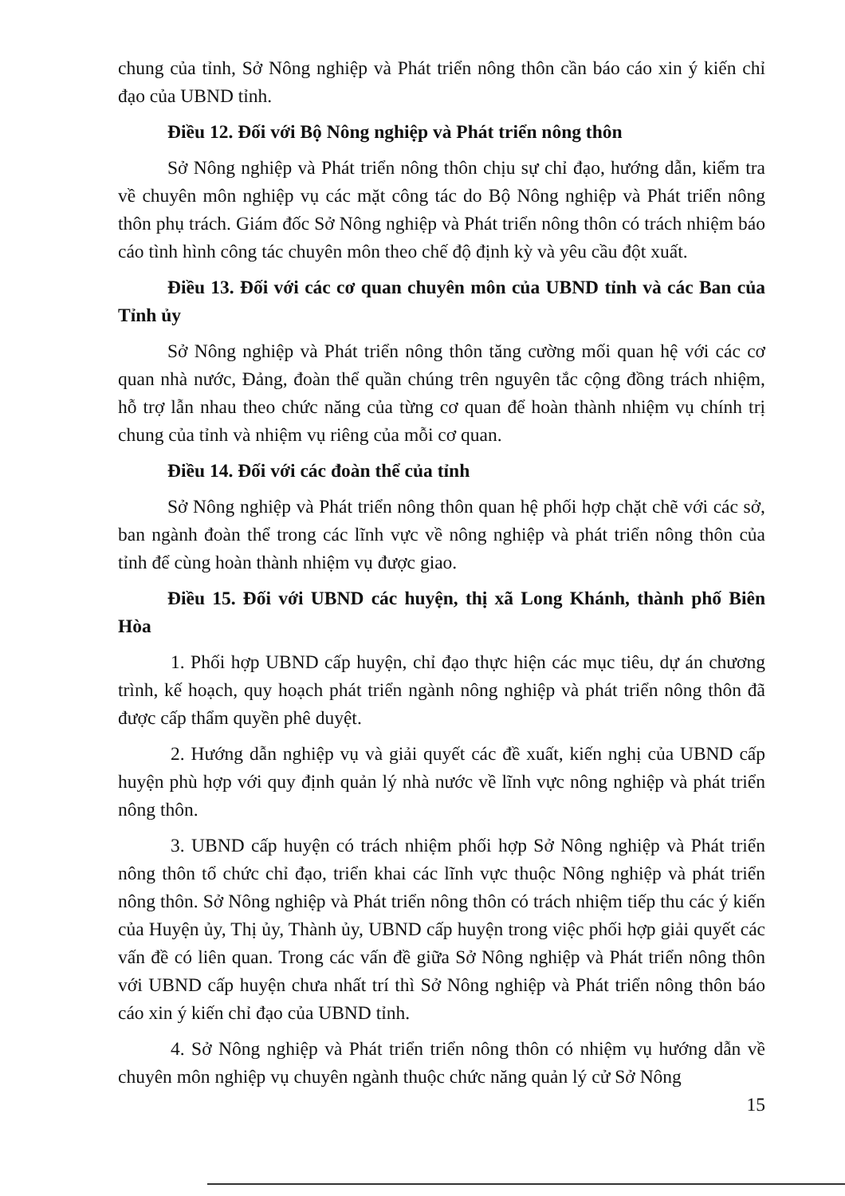chung của tỉnh, Sở Nông nghiệp và Phát triển nông thôn cần báo cáo xin ý kiến chỉ đạo của UBND tỉnh.
Điều 12. Đối với Bộ Nông nghiệp và Phát triển nông thôn
Sở Nông nghiệp và Phát triển nông thôn chịu sự chỉ đạo, hướng dẫn, kiểm tra về chuyên môn nghiệp vụ các mặt công tác do Bộ Nông nghiệp và Phát triển nông thôn phụ trách. Giám đốc Sở Nông nghiệp và Phát triển nông thôn có trách nhiệm báo cáo tình hình công tác chuyên môn theo chế độ định kỳ và yêu cầu đột xuất.
Điều 13. Đối với các cơ quan chuyên môn của UBND tỉnh và các Ban của Tỉnh ủy
Sở Nông nghiệp và Phát triển nông thôn tăng cường mối quan hệ với các cơ quan nhà nước, Đảng, đoàn thể quần chúng trên nguyên tắc cộng đồng trách nhiệm, hỗ trợ lẫn nhau theo chức năng của từng cơ quan để hoàn thành nhiệm vụ chính trị chung của tỉnh và nhiệm vụ riêng của mỗi cơ quan.
Điều 14. Đối với các đoàn thể của tỉnh
Sở Nông nghiệp và Phát triển nông thôn quan hệ phối hợp chặt chẽ với các sở, ban ngành đoàn thể trong các lĩnh vực về nông nghiệp và phát triển nông thôn của tỉnh để cùng hoàn thành nhiệm vụ được giao.
Điều 15. Đối với UBND các huyện, thị xã Long Khánh, thành phố Biên Hòa
1. Phối hợp UBND cấp huyện, chỉ đạo thực hiện các mục tiêu, dự án chương trình, kế hoạch, quy hoạch phát triển ngành nông nghiệp và phát triển nông thôn đã được cấp thẩm quyền phê duyệt.
2. Hướng dẫn nghiệp vụ và giải quyết các đề xuất, kiến nghị của UBND cấp huyện phù hợp với quy định quản lý nhà nước về lĩnh vực nông nghiệp và phát triển nông thôn.
3. UBND cấp huyện có trách nhiệm phối hợp Sở Nông nghiệp và Phát triển nông thôn tổ chức chỉ đạo, triển khai các lĩnh vực thuộc Nông nghiệp và phát triển nông thôn. Sở Nông nghiệp và Phát triển nông thôn có trách nhiệm tiếp thu các ý kiến của Huyện ủy, Thị ủy, Thành ủy, UBND cấp huyện trong việc phối hợp giải quyết các vấn đề có liên quan. Trong các vấn đề giữa Sở Nông nghiệp và Phát triển nông thôn với UBND cấp huyện chưa nhất trí thì Sở Nông nghiệp và Phát triển nông thôn báo cáo xin ý kiến chỉ đạo của UBND tỉnh.
4. Sở Nông nghiệp và Phát triển triển nông thôn có nhiệm vụ hướng dẫn về chuyên môn nghiệp vụ chuyên ngành thuộc chức năng quản lý cử Sở Nông
15